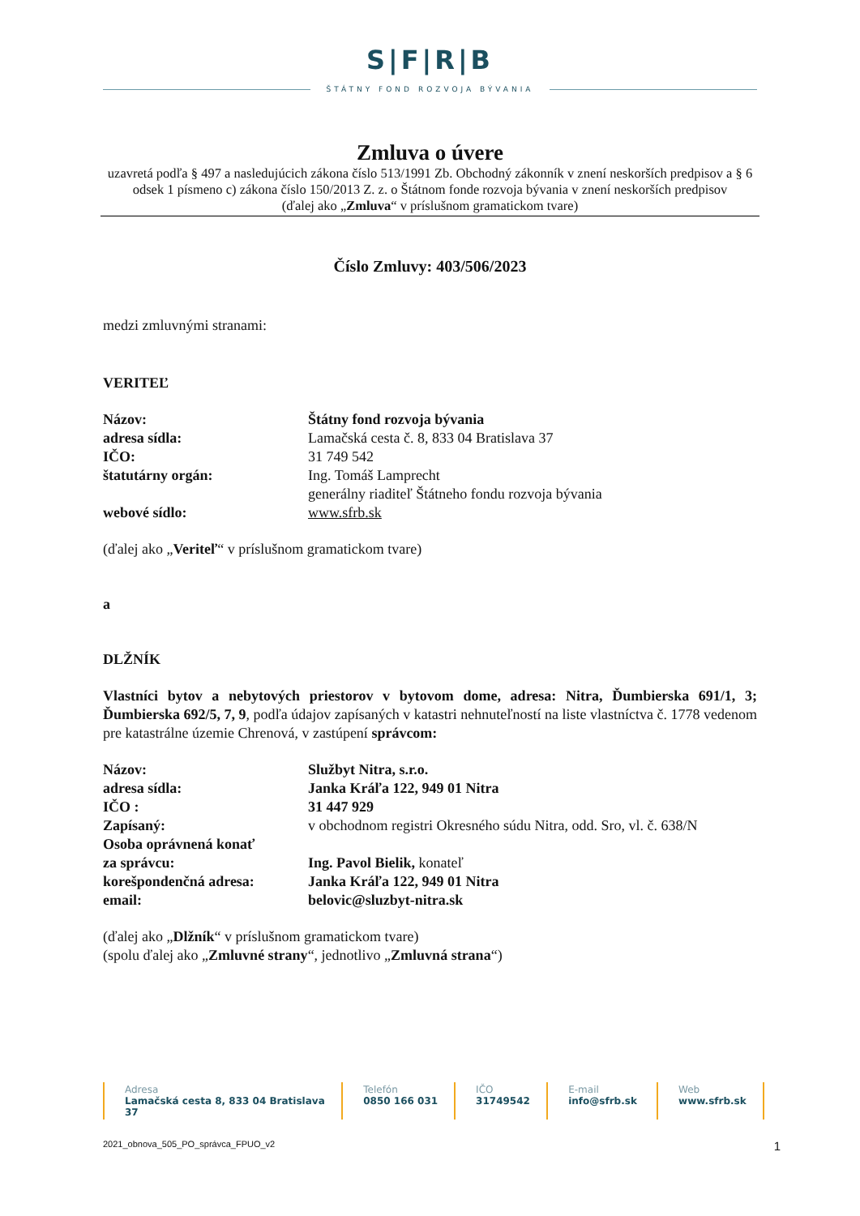S|F|R|B
ŠTÁTNY FOND ROZVOJA BÝVANIA
Zmluva o úvere
uzavretá podľa § 497 a nasledujúcich zákona číslo 513/1991 Zb. Obchodný zákonník v znení neskorších predpisov a § 6 odsek 1 písmeno c) zákona číslo 150/2013 Z. z. o Štátnom fonde rozvoja bývania v znení neskorších predpisov
(ďalej ako „Zmluva“ v príslušnom gramatickom tvare)
Číslo Zmluvy: 403/506/2023
medzi zmluvnými stranami:
VERITEĽ
Názov: Štátny fond rozvoja bývania
adresa sídla: Lamačská cesta č. 8, 833 04 Bratislava 37
IČO: 31 749 542
štatutárny orgán: Ing. Tomáš Lamprecht
generálny riaditeľ Štátneho fondu rozvoja bývania
webové sídlo: www.sfrb.sk
(ďalej ako „Veriteľ“ v príslušnom gramatickom tvare)
a
DLŽNÍK
Vlastníci bytov a nebytových priestorov v bytovom dome, adresa: Nitra, Ďumbierska 691/1, 3; Ďumbierska 692/5, 7, 9, podľa údajov zapísaných v katastri nehnuteľností na liste vlastníctva č. 1778 vedenom pre katastrálne územie Chrenová, v zastúpení správcom:
Názov: Službyt Nitra, s.r.o.
adresa sídla: Janka Kráľa 122, 949 01 Nitra
IČO : 31 447 929
Zapísaný: v obchodnom registri Okresného súdu Nitra, odd. Sro, vl. č. 638/N
Osoba oprávnená konať
za správcu:
Ing. Pavol Bielik, konateľ
korešpondenčná adresa: Janka Kráľa 122, 949 01 Nitra
email: belovic@sluzbyt-nitra.sk
(ďalej ako „Dlžník“ v príslušnom gramatickom tvare)
(spolu ďalej ako „Zmluvné strany“, jednotlivo „Zmluvná strana“)
Adresa
Lamačská cesta 8, 833 04 Bratislava 37
Telefón
0850 166 031
IČO
31749542
E-mail
info@sfrb.sk
Web
www.sfrb.sk
2021_obnova_505_PO_správca_FPUO_v2 1